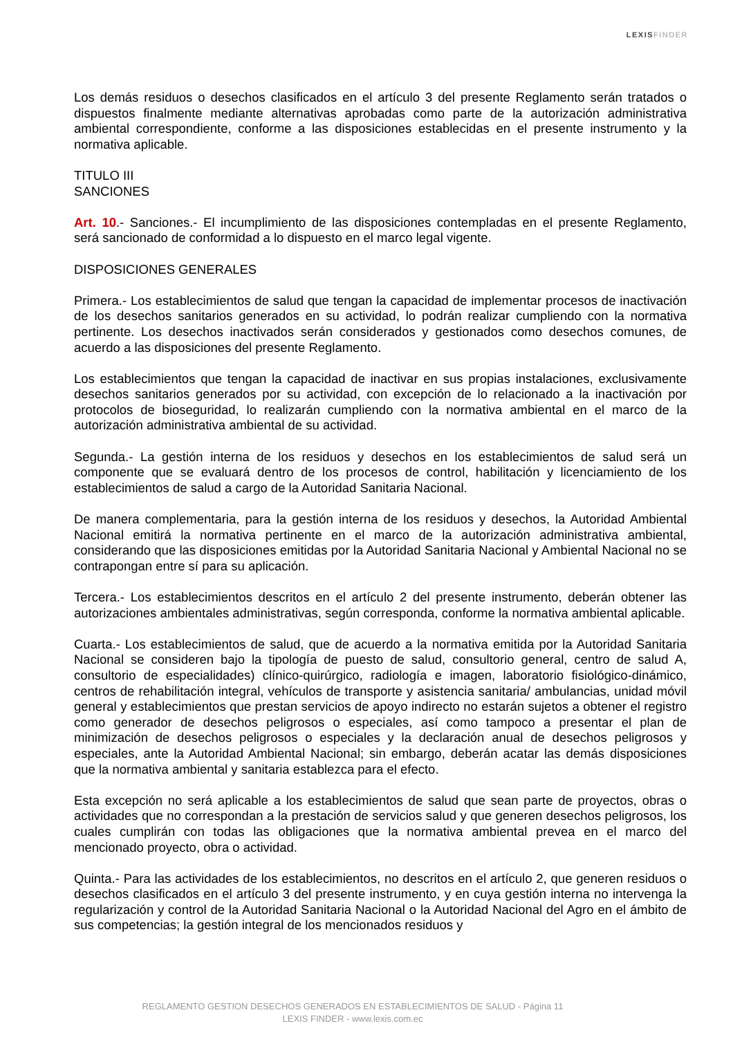LEXIS FINDER
Los demás residuos o desechos clasificados en el artículo 3 del presente Reglamento serán tratados o dispuestos finalmente mediante alternativas aprobadas como parte de la autorización administrativa ambiental correspondiente, conforme a las disposiciones establecidas en el presente instrumento y la normativa aplicable.
TITULO III
SANCIONES
Art. 10.- Sanciones.- El incumplimiento de las disposiciones contempladas en el presente Reglamento, será sancionado de conformidad a lo dispuesto en el marco legal vigente.
DISPOSICIONES GENERALES
Primera.- Los establecimientos de salud que tengan la capacidad de implementar procesos de inactivación de los desechos sanitarios generados en su actividad, lo podrán realizar cumpliendo con la normativa pertinente. Los desechos inactivados serán considerados y gestionados como desechos comunes, de acuerdo a las disposiciones del presente Reglamento.
Los establecimientos que tengan la capacidad de inactivar en sus propias instalaciones, exclusivamente desechos sanitarios generados por su actividad, con excepción de lo relacionado a la inactivación por protocolos de bioseguridad, lo realizarán cumpliendo con la normativa ambiental en el marco de la autorización administrativa ambiental de su actividad.
Segunda.- La gestión interna de los residuos y desechos en los establecimientos de salud será un componente que se evaluará dentro de los procesos de control, habilitación y licenciamiento de los establecimientos de salud a cargo de la Autoridad Sanitaria Nacional.
De manera complementaria, para la gestión interna de los residuos y desechos, la Autoridad Ambiental Nacional emitirá la normativa pertinente en el marco de la autorización administrativa ambiental, considerando que las disposiciones emitidas por la Autoridad Sanitaria Nacional y Ambiental Nacional no se contrapongan entre sí para su aplicación.
Tercera.- Los establecimientos descritos en el artículo 2 del presente instrumento, deberán obtener las autorizaciones ambientales administrativas, según corresponda, conforme la normativa ambiental aplicable.
Cuarta.- Los establecimientos de salud, que de acuerdo a la normativa emitida por la Autoridad Sanitaria Nacional se consideren bajo la tipología de puesto de salud, consultorio general, centro de salud A, consultorio de especialidades) clínico-quirúrgico, radiología e imagen, laboratorio fisiológico-dinámico, centros de rehabilitación integral, vehículos de transporte y asistencia sanitaria/ ambulancias, unidad móvil general y establecimientos que prestan servicios de apoyo indirecto no estarán sujetos a obtener el registro como generador de desechos peligrosos o especiales, así como tampoco a presentar el plan de minimización de desechos peligrosos o especiales y la declaración anual de desechos peligrosos y especiales, ante la Autoridad Ambiental Nacional; sin embargo, deberán acatar las demás disposiciones que la normativa ambiental y sanitaria establezca para el efecto.
Esta excepción no será aplicable a los establecimientos de salud que sean parte de proyectos, obras o actividades que no correspondan a la prestación de servicios salud y que generen desechos peligrosos, los cuales cumplirán con todas las obligaciones que la normativa ambiental prevea en el marco del mencionado proyecto, obra o actividad.
Quinta.- Para las actividades de los establecimientos, no descritos en el artículo 2, que generen residuos o desechos clasificados en el artículo 3 del presente instrumento, y en cuya gestión interna no intervenga la regularización y control de la Autoridad Sanitaria Nacional o la Autoridad Nacional del Agro en el ámbito de sus competencias; la gestión integral de los mencionados residuos y
REGLAMENTO GESTION DESECHOS GENERADOS EN ESTABLECIMIENTOS DE SALUD - Página 11
LEXIS FINDER - www.lexis.com.ec